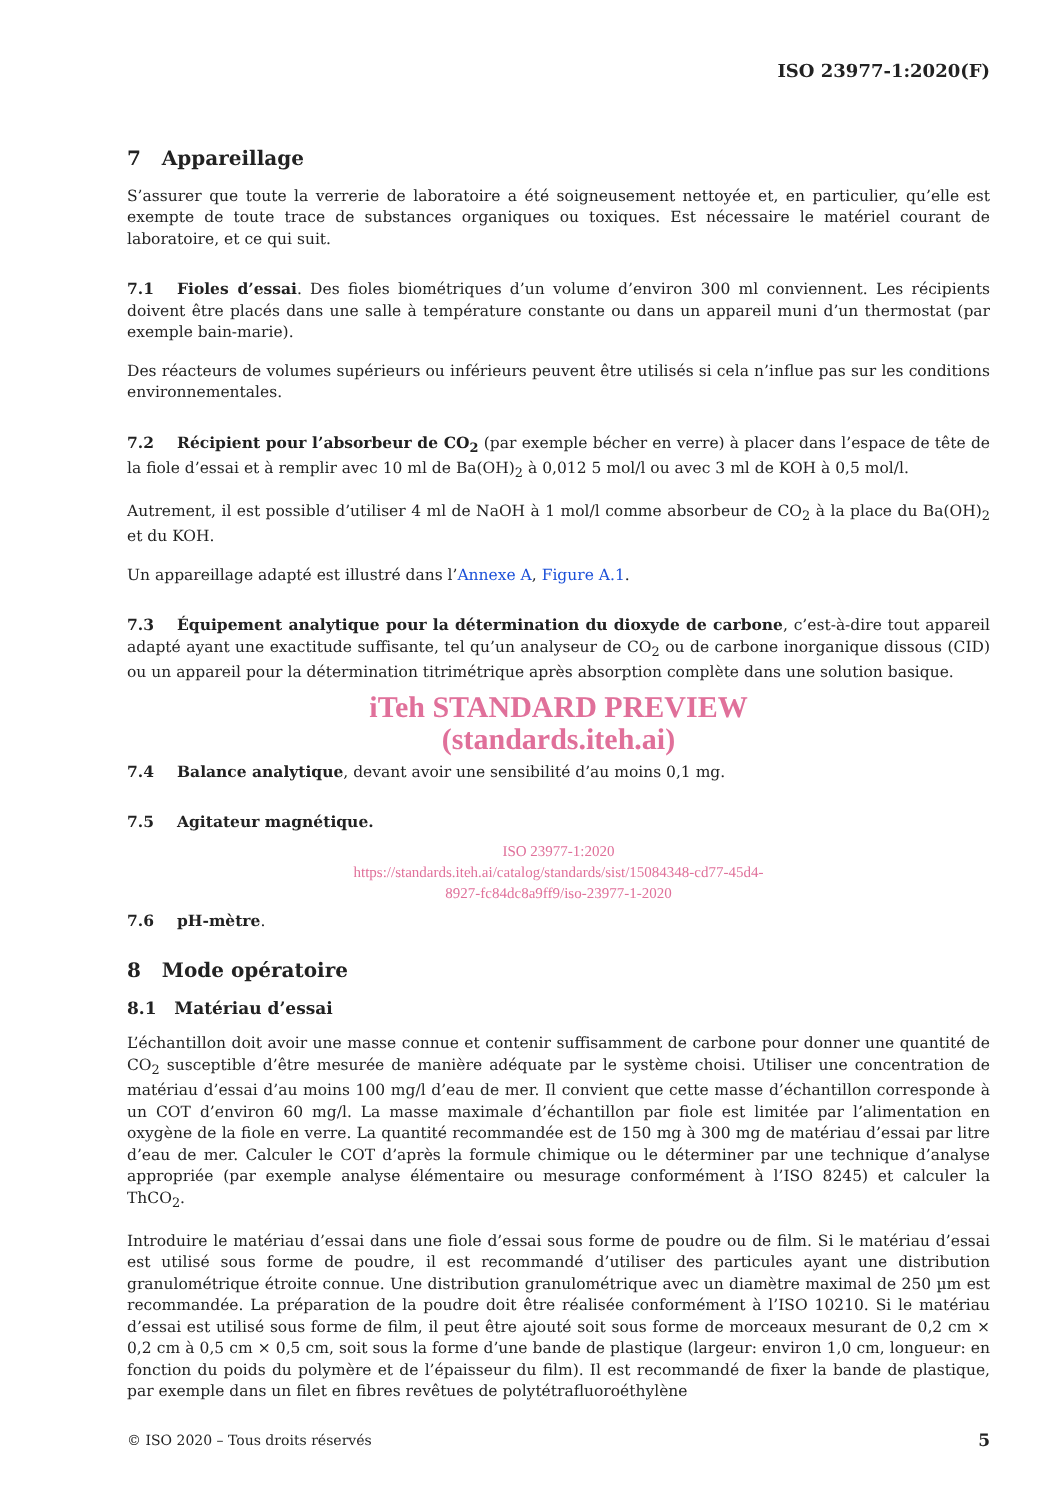ISO 23977-1:2020(F)
7 Appareillage
S’assurer que toute la verrerie de laboratoire a été soigneusement nettoyée et, en particulier, qu’elle est exempte de toute trace de substances organiques ou toxiques. Est nécessaire le matériel courant de laboratoire, et ce qui suit.
7.1 Fioles d’essai. Des fioles biométriques d’un volume d’environ 300 ml conviennent. Les récipients doivent être placés dans une salle à température constante ou dans un appareil muni d’un thermostat (par exemple bain-marie).
Des réacteurs de volumes supérieurs ou inférieurs peuvent être utilisés si cela n’influe pas sur les conditions environnementales.
7.2 Récipient pour l’absorbeur de CO<sub>2</sub> (par exemple bécher en verre) à placer dans l’espace de tête de la fiole d’essai et à remplir avec 10 ml de Ba(OH)<sub>2</sub> à 0,012 5 mol/l ou avec 3 ml de KOH à 0,5 mol/l.
Autrement, il est possible d’utiliser 4 ml de NaOH à 1 mol/l comme absorbeur de CO<sub>2</sub> à la place du Ba(OH)<sub>2</sub> et du KOH.
Un appareillage adapté est illustré dans l’Annexe A, Figure A.1.
7.3 Équipement analytique pour la détermination du dioxyde de carbone, c’est-à-dire tout appareil adapté ayant une exactitude suffisante, tel qu’un analyseur de CO<sub>2</sub> ou de carbone inorganique dissous (CID) ou un appareil pour la détermination titrimétrique après absorption complète dans une solution basique.
iTeh STANDARD PREVIEW
(standards.iteh.ai)
7.4 Balance analytique, devant avoir une sensibilité d’au moins 0,1 mg.
7.5 Agitateur magnétique.
ISO 23977-1:2020
https://standards.iteh.ai/catalog/standards/sist/15084348-cd77-45d4-
8927-fc84dc8a9ff9/iso-23977-1-2020
7.6 pH-mètre.
8 Mode opératoire
8.1 Matériau d’essai
L’échantillon doit avoir une masse connue et contenir suffisamment de carbone pour donner une quantité de CO<sub>2</sub> susceptible d’être mesurée de manière adéquate par le système choisi. Utiliser une concentration de matériau d’essai d’au moins 100 mg/l d’eau de mer. Il convient que cette masse d’échantillon corresponde à un COT d’environ 60 mg/l. La masse maximale d’échantillon par fiole est limitée par l’alimentation en oxygène de la fiole en verre. La quantité recommandée est de 150 mg à 300 mg de matériau d’essai par litre d’eau de mer. Calculer le COT d’après la formule chimique ou le déterminer par une technique d’analyse appropriée (par exemple analyse élémentaire ou mesurage conformément à l’ISO 8245) et calculer la ThCO<sub>2</sub>.
Introduire le matériau d’essai dans une fiole d’essai sous forme de poudre ou de film. Si le matériau d’essai est utilisé sous forme de poudre, il est recommandé d’utiliser des particules ayant une distribution granulométrique étroite connue. Une distribution granulométrique avec un diamètre maximal de 250 µm est recommandée. La préparation de la poudre doit être réalisée conformément à l’ISO 10210. Si le matériau d’essai est utilisé sous forme de film, il peut être ajouté soit sous forme de morceaux mesurant de 0,2 cm × 0,2 cm à 0,5 cm × 0,5 cm, soit sous la forme d’une bande de plastique (largeur: environ 1,0 cm, longueur: en fonction du poids du polymère et de l’épaisseur du film). Il est recommandé de fixer la bande de plastique, par exemple dans un filet en fibres revêtues de polytétrafluoroéthylène
© ISO 2020 – Tous droits réservés 5